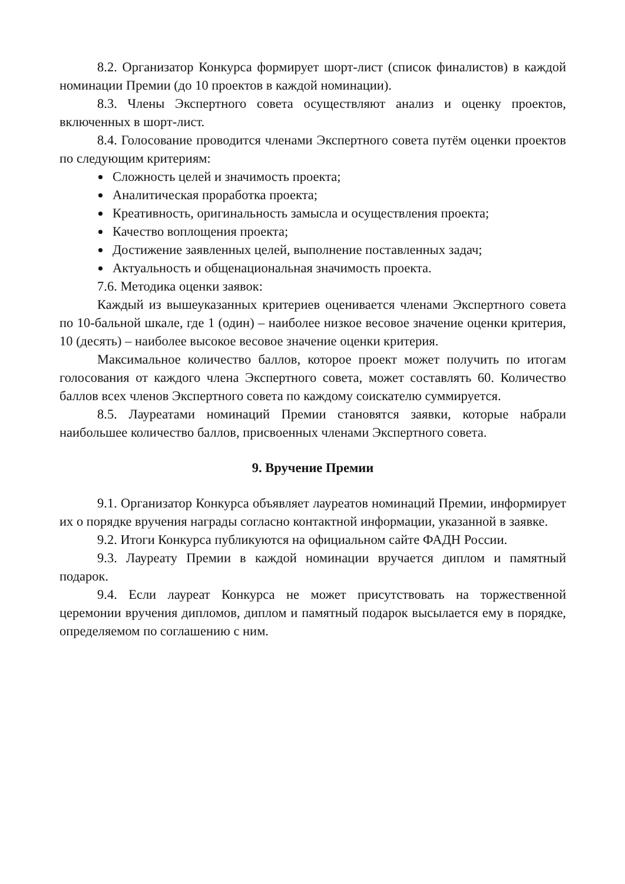8.2. Организатор Конкурса формирует шорт-лист (список финалистов) в каждой номинации Премии (до 10 проектов в каждой номинации).
8.3. Члены Экспертного совета осуществляют анализ и оценку проектов, включенных в шорт-лист.
8.4. Голосование проводится членами Экспертного совета путём оценки проектов по следующим критериям:
Сложность целей и значимость проекта;
Аналитическая проработка проекта;
Креативность, оригинальность замысла и осуществления проекта;
Качество воплощения проекта;
Достижение заявленных целей, выполнение поставленных задач;
Актуальность и общенациональная значимость проекта.
7.6. Методика оценки заявок:
Каждый из вышеуказанных критериев оценивается членами Экспертного совета по 10-бальной шкале, где 1 (один) – наиболее низкое весовое значение оценки критерия, 10 (десять) – наиболее высокое весовое значение оценки критерия.
Максимальное количество баллов, которое проект может получить по итогам голосования от каждого члена Экспертного совета, может составлять 60. Количество баллов всех членов Экспертного совета по каждому соискателю суммируется.
8.5. Лауреатами номинаций Премии становятся заявки, которые набрали наибольшее количество баллов, присвоенных членами Экспертного совета.
9. Вручение Премии
9.1. Организатор Конкурса объявляет лауреатов номинаций Премии, информирует их о порядке вручения награды согласно контактной информации, указанной в заявке.
9.2. Итоги Конкурса публикуются на официальном сайте ФАДН России.
9.3. Лауреату Премии в каждой номинации вручается диплом и памятный подарок.
9.4. Если лауреат Конкурса не может присутствовать на торжественной церемонии вручения дипломов, диплом и памятный подарок высылается ему в порядке, определяемом по соглашению с ним.